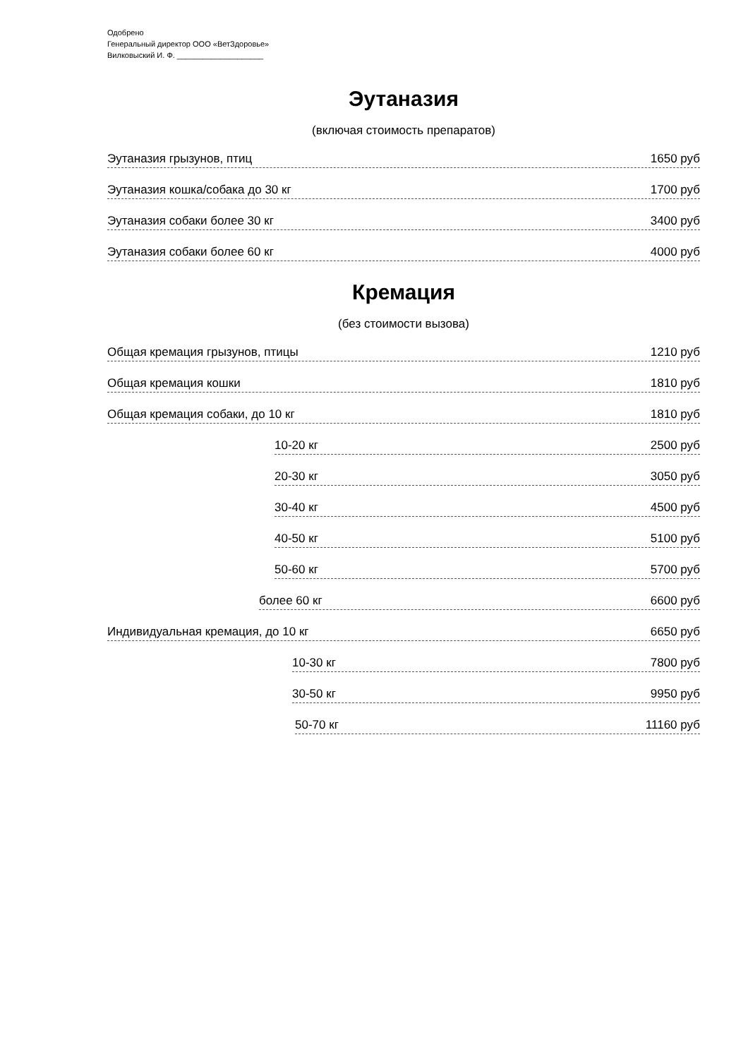Одобрено
Генеральный директор ООО «ВетЗдоровье»
Вилковыский И. Ф. ____________________
Эутаназия
(включая стоимость препаратов)
Эутаназия грызунов, птиц 1650 руб
Эутаназия кошка/собака до 30 кг 1700 руб
Эутаназия собаки более 30 кг 3400 руб
Эутаназия собаки более 60 кг 4000 руб
Кремация
(без стоимости вызова)
Общая кремация грызунов, птицы 1210 руб
Общая кремация кошки 1810 руб
Общая кремация собаки, до 10 кг 1810 руб
10-20 кг 2500 руб
20-30 кг 3050 руб
30-40 кг 4500 руб
40-50 кг 5100 руб
50-60 кг 5700 руб
более 60 кг 6600 руб
Индивидуальная кремация, до 10 кг 6650 руб
10-30 кг 7800 руб
30-50 кг 9950 руб
50-70 кг 11160 руб